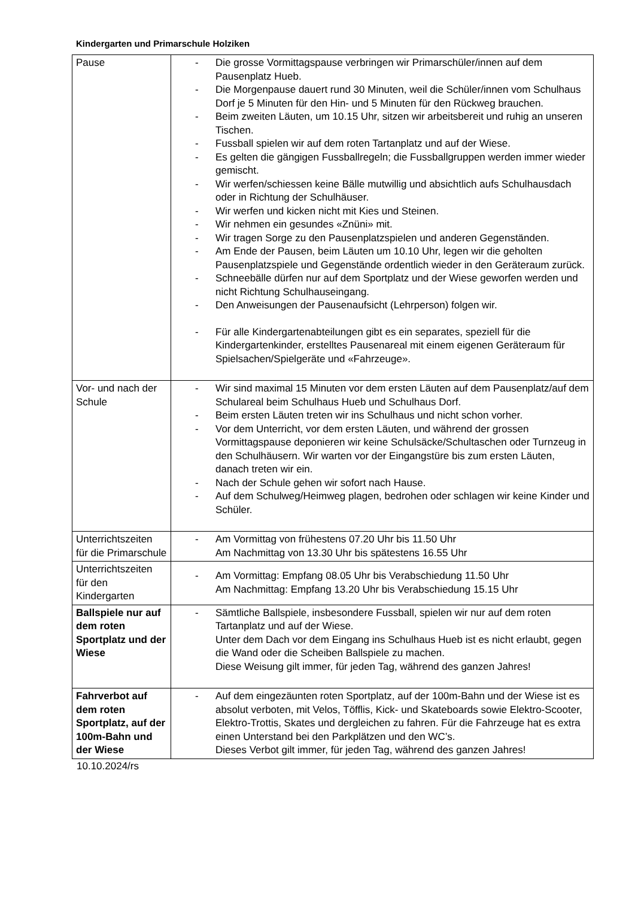Kindergarten und Primarschule Holziken
| Pause | - Die grosse Vormittagspause verbringen wir Primarschüler/innen auf dem Pausenplatz Hueb. - Die Morgenpause dauert rund 30 Minuten, weil die Schüler/innen vom Schulhaus Dorf je 5 Minuten für den Hin- und 5 Minuten für den Rückweg brauchen. - Beim zweiten Läuten, um 10.15 Uhr, sitzen wir arbeitsbereit und ruhig an unseren Tischen. - Fussball spielen wir auf dem roten Tartanplatz und auf der Wiese. - Es gelten die gängigen Fussballregeln; die Fussballgruppen werden immer wieder gemischt. - Wir werfen/schiessen keine Bälle mutwillig und absichtlich aufs Schulhausdach oder in Richtung der Schulhäuser. - Wir werfen und kicken nicht mit Kies und Steinen. - Wir nehmen ein gesundes «Znüni» mit. - Wir tragen Sorge zu den Pausenplatzspielen und anderen Gegenständen. - Am Ende der Pausen, beim Läuten um 10.10 Uhr, legen wir die geholten Pausenplatzspiele und Gegenstände ordentlich wieder in den Geräteraum zurück. - Schneebälle dürfen nur auf dem Sportplatz und der Wiese geworfen werden und nicht Richtung Schulhauseingang. - Den Anweisungen der Pausenaufsicht (Lehrperson) folgen wir. - Für alle Kindergartenabteilungen gibt es ein separates, speziell für die Kindergartenkinder, erstelltes Pausenareal mit einem eigenen Geräteraum für Spielsachen/Spielgeräte und «Fahrzeuge». |
| Vor- und nach der Schule | - Wir sind maximal 15 Minuten vor dem ersten Läuten auf dem Pausenplatz/auf dem Schulareal beim Schulhaus Hueb und Schulhaus Dorf. - Beim ersten Läuten treten wir ins Schulhaus und nicht schon vorher. - Vor dem Unterricht, vor dem ersten Läuten, und während der grossen Vormittagspause deponieren wir keine Schulsäcke/Schultaschen oder Turnzeug in den Schulhäusern. Wir warten vor der Eingangstüre bis zum ersten Läuten, danach treten wir ein. - Nach der Schule gehen wir sofort nach Hause. - Auf dem Schulweg/Heimweg plagen, bedrohen oder schlagen wir keine Kinder und Schüler. |
| Unterrichtszeiten für die Primarschule | - Am Vormittag von frühestens 07.20 Uhr bis 11.50 Uhr Am Nachmittag von 13.30 Uhr bis spätestens 16.55 Uhr |
| Unterrichtszeiten für den Kindergarten | - Am Vormittag: Empfang 08.05 Uhr bis Verabschiedung 11.50 Uhr Am Nachmittag: Empfang 13.20 Uhr bis Verabschiedung 15.15 Uhr |
| Ballspiele nur auf dem roten Sportplatz und der Wiese | - Sämtliche Ballspiele, insbesondere Fussball, spielen wir nur auf dem roten Tartanplatz und auf der Wiese. Unter dem Dach vor dem Eingang ins Schulhaus Hueb ist es nicht erlaubt, gegen die Wand oder die Scheiben Ballspiele zu machen. Diese Weisung gilt immer, für jeden Tag, während des ganzen Jahres! |
| Fahrverbot auf dem roten Sportplatz, auf der 100m-Bahn und der Wiese | - Auf dem eingezäunten roten Sportplatz, auf der 100m-Bahn und der Wiese ist es absolut verboten, mit Velos, Töfflis, Kick- und Skateboards sowie Elektro-Scooter, Elektro-Trottis, Skates und dergleichen zu fahren. Für die Fahrzeuge hat es extra einen Unterstand bei den Parkplätzen und den WC’s. Dieses Verbot gilt immer, für jeden Tag, während des ganzen Jahres! |
10.10.2024/rs